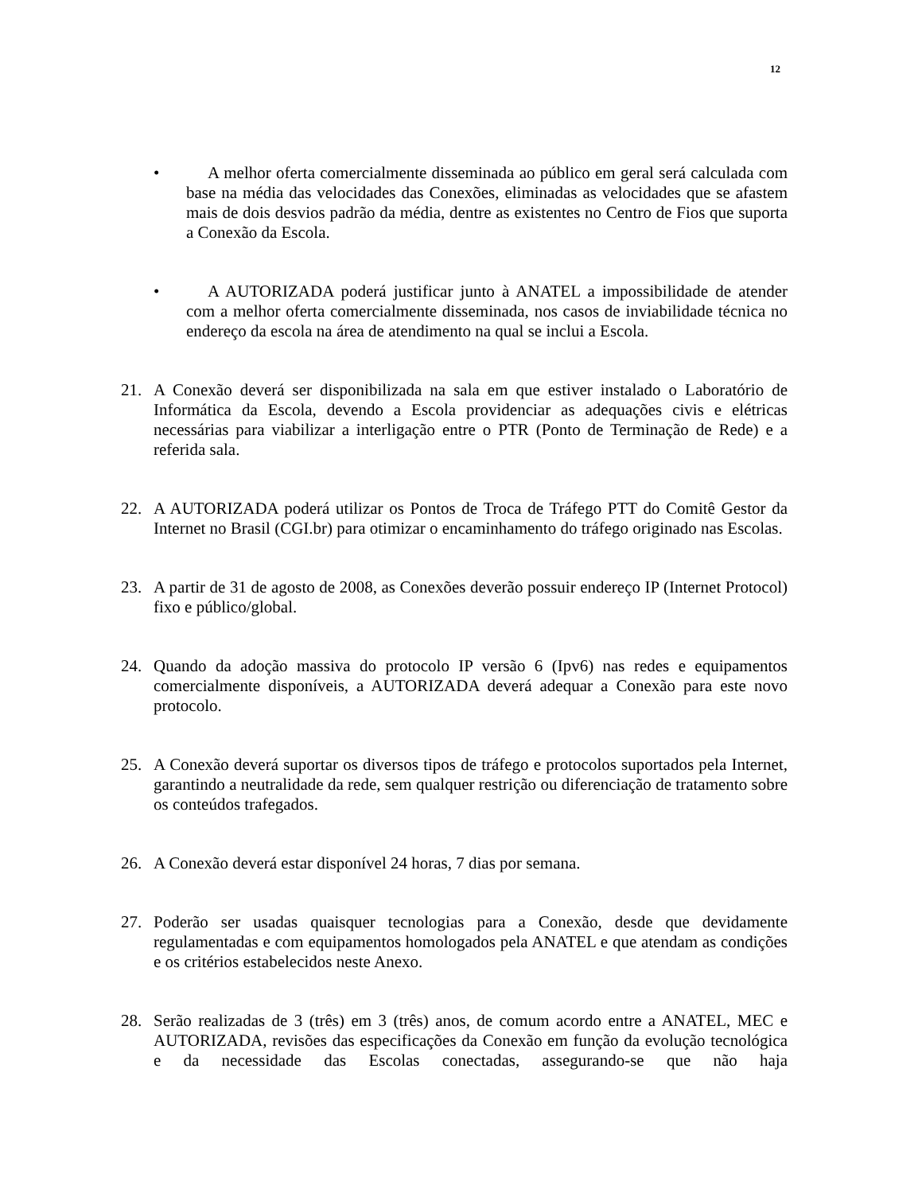12
• A melhor oferta comercialmente disseminada ao público em geral será calculada com base na média das velocidades das Conexões, eliminadas as velocidades que se afastem mais de dois desvios padrão da média, dentre as existentes no Centro de Fios que suporta a Conexão da Escola.
• A AUTORIZADA poderá justificar junto à ANATEL a impossibilidade de atender com a melhor oferta comercialmente disseminada, nos casos de inviabilidade técnica no endereço da escola na área de atendimento na qual se inclui a Escola.
21. A Conexão deverá ser disponibilizada na sala em que estiver instalado o Laboratório de Informática da Escola, devendo a Escola providenciar as adequações civis e elétricas necessárias para viabilizar a interligação entre o PTR (Ponto de Terminação de Rede) e a referida sala.
22. A AUTORIZADA poderá utilizar os Pontos de Troca de Tráfego PTT do Comitê Gestor da Internet no Brasil (CGI.br) para otimizar o encaminhamento do tráfego originado nas Escolas.
23. A partir de 31 de agosto de 2008, as Conexões deverão possuir endereço IP (Internet Protocol) fixo e público/global.
24. Quando da adoção massiva do protocolo IP versão 6 (Ipv6) nas redes e equipamentos comercialmente disponíveis, a AUTORIZADA deverá adequar a Conexão para este novo protocolo.
25. A Conexão deverá suportar os diversos tipos de tráfego e protocolos suportados pela Internet, garantindo a neutralidade da rede, sem qualquer restrição ou diferenciação de tratamento sobre os conteúdos trafegados.
26. A Conexão deverá estar disponível 24 horas, 7 dias por semana.
27. Poderão ser usadas quaisquer tecnologias para a Conexão, desde que devidamente regulamentadas e com equipamentos homologados pela ANATEL e que atendam as condições e os critérios estabelecidos neste Anexo.
28. Serão realizadas de 3 (três) em 3 (três) anos, de comum acordo entre a ANATEL, MEC e AUTORIZADA, revisões das especificações da Conexão em função da evolução tecnológica e da necessidade das Escolas conectadas, assegurando-se que não haja